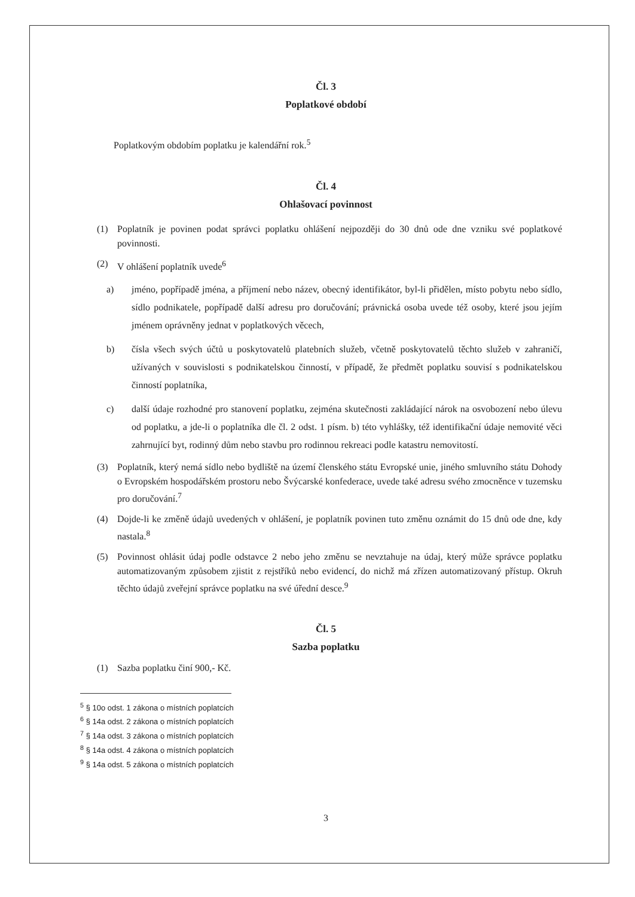Čl. 3
Poplatkové období
Poplatkovým obdobím poplatku je kalendářní rok.<sup>5</sup>
Čl. 4
Ohlašovací povinnost
(1) Poplatník je povinen podat správci poplatku ohlášení nejpozději do 30 dnů ode dne vzniku své poplatkové povinnosti.
(2) V ohlášení poplatník uvede<sup>6</sup>
a) jméno, popřípadě jména, a příjmení nebo název, obecný identifikátor, byl-li přidělen, místo pobytu nebo sídlo, sídlo podnikatele, popřípadě další adresu pro doručování; právnická osoba uvede též osoby, které jsou jejím jménem oprávněny jednat v poplatkových věcech,
b) čísla všech svých účtů u poskytovatelů platebních služeb, včetně poskytovatelů těchto služeb v zahraničí, užívaných v souvislosti s podnikatelskou činností, v případě, že předmět poplatku souvisí s podnikatelskou činností poplatníka,
c) další údaje rozhodné pro stanovení poplatku, zejména skutečnosti zakládající nárok na osvobození nebo úlevu od poplatku, a jde-li o poplatníka dle čl. 2 odst. 1 písm. b) této vyhlášky, též identifikační údaje nemovité věci zahrnující byt, rodinný dům nebo stavbu pro rodinnou rekreaci podle katastru nemovitostí.
(3) Poplatník, který nemá sídlo nebo bydliště na území členského státu Evropské unie, jiného smluvního státu Dohody o Evropském hospodářském prostoru nebo Švýcarské konfederace, uvede také adresu svého zmocněnce v tuzemsku pro doručování.<sup>7</sup>
(4) Dojde-li ke změně údajů uvedených v ohlášení, je poplatník povinen tuto změnu oznámit do 15 dnů ode dne, kdy nastala.<sup>8</sup>
(5) Povinnost ohlásit údaj podle odstavce 2 nebo jeho změnu se nevztahuje na údaj, který může správce poplatku automatizovaným způsobem zjistit z rejstříků nebo evidencí, do nichž má zřízen automatizovaný přístup. Okruh těchto údajů zveřejní správce poplatku na své úřední desce.<sup>9</sup>
Čl. 5
Sazba poplatku
(1) Sazba poplatku činí 900,- Kč.
<sup>5</sup> § 10o odst. 1 zákona o místních poplatcích
<sup>6</sup> § 14a odst. 2 zákona o místních poplatcích
<sup>7</sup> § 14a odst. 3 zákona o místních poplatcích
<sup>8</sup> § 14a odst. 4 zákona o místních poplatcích
<sup>9</sup> § 14a odst. 5 zákona o místních poplatcích
3